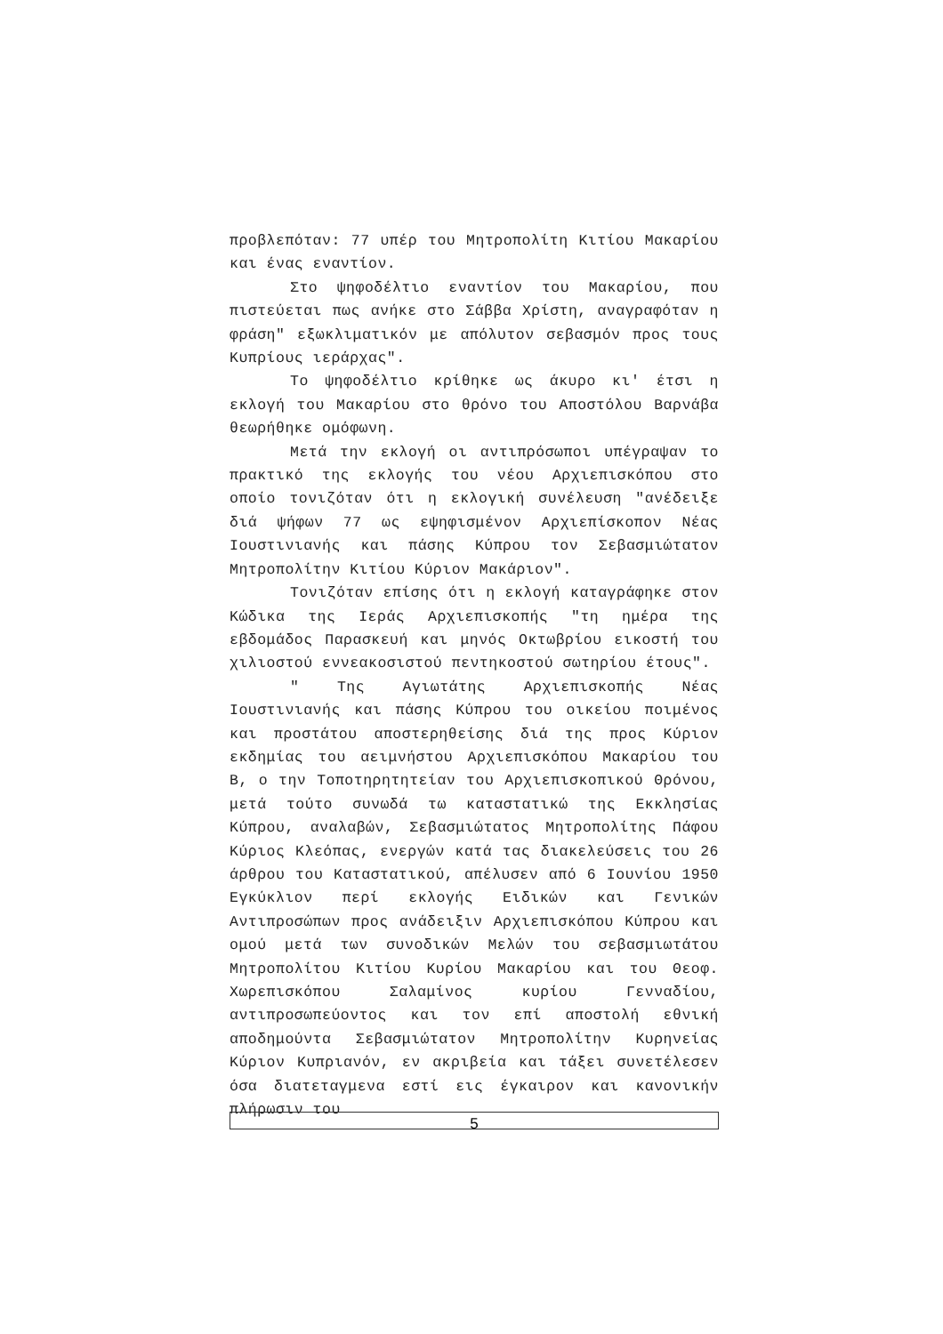προβλεπόταν: 77 υπέρ του Μητροπολίτη Κιτίου Μακαρίου και ένας εναντίον.
Στο ψηφοδέλτιο εναντίον του Μακαρίου, που πιστεύεται πως ανήκε στο Σάββα Χρίστη, αναγραφόταν η φράση" εξωκλιματικόν με απόλυτον σεβασμόν προς τους Κυπρίους ιεράρχας".
Το ψηφοδέλτιο κρίθηκε ως άκυρο κι' έτσι η εκλογή του Μακαρίου στο θρόνο του Αποστόλου Βαρνάβα θεωρήθηκε ομόφωνη.
Μετά την εκλογή οι αντιπρόσωποι υπέγραψαν το πρακτικό της εκλογής του νέου Αρχιεπισκόπου στο οποίο τονιζόταν ότι η εκλογική συνέλευση "ανέδειξε διά ψήφων 77 ως εψηφισμένον Αρχιεπίσκοπον Νέας Ιουστινιανής και πάσης Κύπρου τον Σεβασμιώτατον Μητροπολίτην Κιτίου Κύριον Μακάριον".
Τονιζόταν επίσης ότι η εκλογή καταγράφηκε στον Κώδικα της Ιεράς Αρχιεπισκοπής "τη ημέρα της εβδομάδος Παρασκευή και μηνός Οκτωβρίου εικοστή του χιλιοστού εννεακοσιστού πεντηκοστού σωτηρίου έτους".
" Της Αγιωτάτης Αρχιεπισκοπής Νέας Ιουστινιανής και πάσης Κύπρου του οικείου ποιμένος και προστάτου αποστερηθείσης διά της προς Κύριον εκδημίας του αειμνήστου Αρχιεπισκόπου Μακαρίου του Β, ο την Τοποτηρητητείαν του Αρχιεπισκοπικού Θρόνου, μετά τούτο συνωδά τω καταστατικώ της Εκκλησίας Κύπρου, αναλαβών, Σεβασμιώτατος Μητροπολίτης Πάφου Κύριος Κλεόπας, ενεργών κατά τας διακελεύσεις του 26 άρθρου του Καταστατικού, απέλυσεν από 6 Ιουνίου 1950 Εγκύκλιον περί εκλογής Ειδικών και Γενικών Αντιπροσώπων προς ανάδειξιν Αρχιεπισκόπου Κύπρου και ομού μετά των συνοδικών Μελών του σεβασμιωτάτου Μητροπολίτου Κιτίου Κυρίου Μακαρίου και του Θεοφ. Χωρεπισκόπου Σαλαμίνος κυρίου Γενναδίου, αντιπροσωπεύοντος και τον επί αποστολή εθνική αποδημούντα Σεβασμιώτατον Μητροπολίτην Κυρηνείας Κύριον Κυπριανόν, εν ακριβεία και τάξει συνετέλεσεν όσα διατεταγμενα εστί εις έγκαιρον και κανονικήν πλήρωσιν του
5